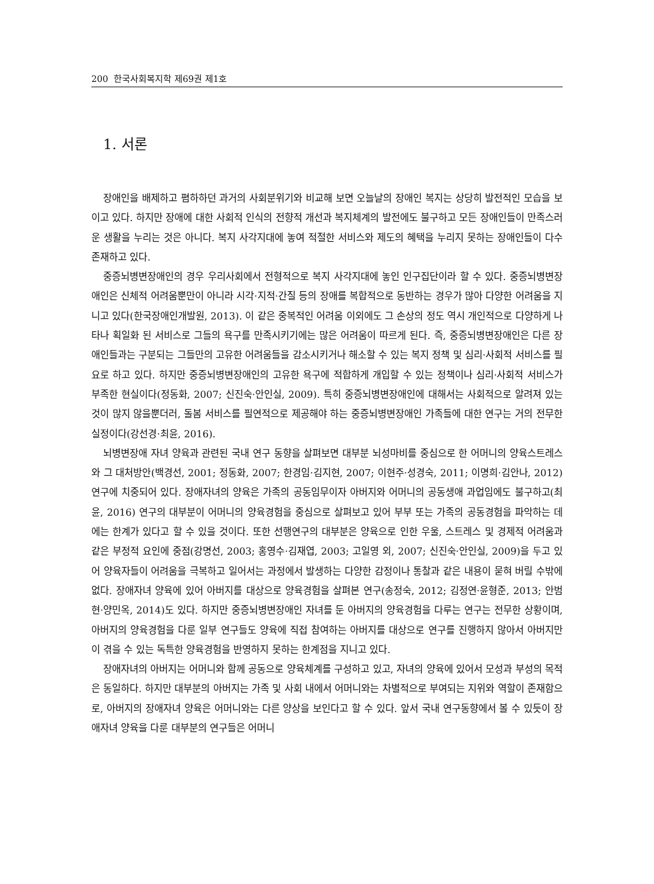200 한국사회복지학 제69권 제1호
1. 서론
장애인을 배제하고 폄하하던 과거의 사회분위기와 비교해 보면 오늘날의 장애인 복지는 상당히 발전적인 모습을 보이고 있다. 하지만 장애에 대한 사회적 인식의 전향적 개선과 복지체계의 발전에도 불구하고 모든 장애인들이 만족스러운 생활을 누리는 것은 아니다. 복지 사각지대에 놓여 적절한 서비스와 제도의 혜택을 누리지 못하는 장애인들이 다수 존재하고 있다.
중증뇌병변장애인의 경우 우리사회에서 전형적으로 복지 사각지대에 놓인 인구집단이라 할 수 있다. 중증뇌병변장애인은 신체적 어려움뿐만이 아니라 시각·지적·간질 등의 장애를 복합적으로 동반하는 경우가 많아 다양한 어려움을 지니고 있다(한국장애인개발원, 2013). 이 같은 중복적인 어려움 이외에도 그 손상의 정도 역시 개인적으로 다양하게 나타나 획일화 된 서비스로 그들의 욕구를 만족시키기에는 많은 어려움이 따르게 된다. 즉, 중증뇌병변장애인은 다른 장애인들과는 구분되는 그들만의 고유한 어려움들을 감소시키거나 해소할 수 있는 복지 정책 및 심리·사회적 서비스를 필요로 하고 있다. 하지만 중증뇌병변장애인의 고유한 욕구에 적합하게 개입할 수 있는 정책이나 심리·사회적 서비스가 부족한 현실이다(정동화, 2007; 신진숙·안인실, 2009). 특히 중증뇌병변장애인에 대해서는 사회적으로 알려져 있는 것이 많지 않을뿐더러, 돌봄 서비스를 필연적으로 제공해야 하는 중증뇌병변장애인 가족들에 대한 연구는 거의 전무한 실정이다(강선경·최윤, 2016).
뇌병변장애 자녀 양육과 관련된 국내 연구 동향을 살펴보면 대부분 뇌성마비를 중심으로 한 어머니의 양육스트레스와 그 대처방안(백경선, 2001; 정동화, 2007; 한경임·김지현, 2007; 이현주·성경숙, 2011; 이명희·김안나, 2012) 연구에 치중되어 있다. 장애자녀의 양육은 가족의 공동임무이자 아버지와 어머니의 공동생애 과업임에도 불구하고(최윤, 2016) 연구의 대부분이 어머니의 양육경험을 중심으로 살펴보고 있어 부부 또는 가족의 공동경험을 파악하는 데에는 한계가 있다고 할 수 있을 것이다. 또한 선행연구의 대부분은 양육으로 인한 우울, 스트레스 및 경제적 어려움과 같은 부정적 요인에 중점(강명선, 2003; 홍영수·김재엽, 2003; 고일영 외, 2007; 신진숙·안인실, 2009)을 두고 있어 양육자들이 어려움을 극복하고 일어서는 과정에서 발생하는 다양한 감정이나 통찰과 같은 내용이 묻혀 버릴 수밖에 없다. 장애자녀 양육에 있어 아버지를 대상으로 양육경험을 살펴본 연구(송정숙, 2012; 김정연·윤형준, 2013; 안범현·양민옥, 2014)도 있다. 하지만 중증뇌병변장애인 자녀를 둔 아버지의 양육경험을 다루는 연구는 전무한 상황이며, 아버지의 양육경험을 다룬 일부 연구들도 양육에 직접 참여하는 아버지를 대상으로 연구를 진행하지 않아서 아버지만이 겪을 수 있는 독특한 양육경험을 반영하지 못하는 한계점을 지니고 있다.
장애자녀의 아버지는 어머니와 함께 공동으로 양육체계를 구성하고 있고, 자녀의 양육에 있어서 모성과 부성의 목적은 동일하다. 하지만 대부분의 아버지는 가족 및 사회 내에서 어머니와는 차별적으로 부여되는 지위와 역할이 존재함으로, 아버지의 장애자녀 양육은 어머니와는 다른 양상을 보인다고 할 수 있다. 앞서 국내 연구동향에서 볼 수 있듯이 장애자녀 양육을 다룬 대부분의 연구들은 어머니